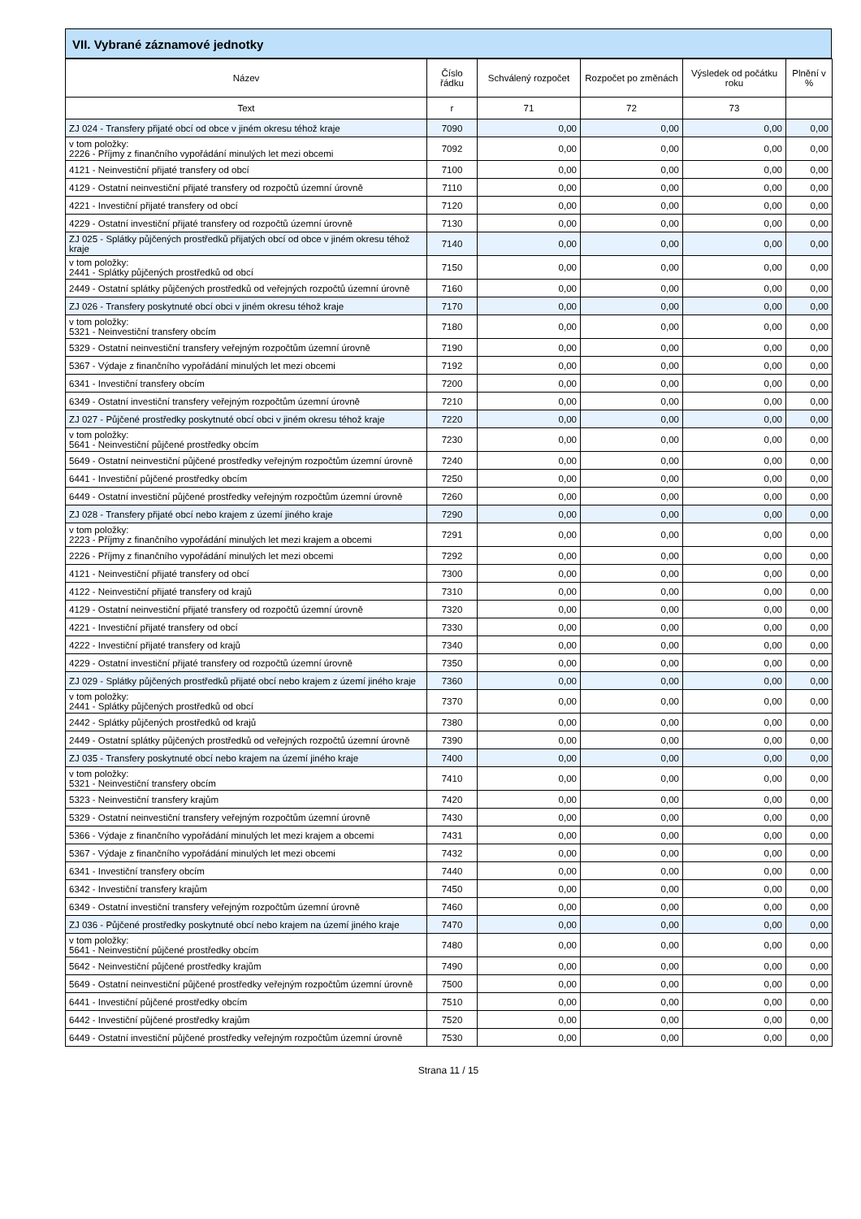VII. Vybrané záznamové jednotky
| Název | Číslo řádku | Schválený rozpočet | Rozpočet po změnách | Výsledek od počátku roku | Plnění v % |
| --- | --- | --- | --- | --- | --- |
| Text | r | 71 | 72 | 73 | |
| ZJ 024 - Transfery přijaté obcí od obce v jiném okresu téhož kraje | 7090 | 0,00 | 0,00 | 0,00 | 0,00 |
| v tom položky: 2226 - Příjmy z finančního vypořádání minulých let mezi obcemi | 7092 | 0,00 | 0,00 | 0,00 | 0,00 |
| 4121 - Neinvestiční přijaté transfery od obcí | 7100 | 0,00 | 0,00 | 0,00 | 0,00 |
| 4129 - Ostatní neinvestiční přijaté transfery od rozpočtů územní úrovně | 7110 | 0,00 | 0,00 | 0,00 | 0,00 |
| 4221 - Investiční přijaté transfery od obcí | 7120 | 0,00 | 0,00 | 0,00 | 0,00 |
| 4229 - Ostatní investiční přijaté transfery od rozpočtů územní úrovně | 7130 | 0,00 | 0,00 | 0,00 | 0,00 |
| ZJ 025 - Splátky půjčených prostředků přijatých obcí od obce v jiném okresu téhož kraje | 7140 | 0,00 | 0,00 | 0,00 | 0,00 |
| v tom položky: 2441 - Splátky půjčených prostředků od obcí | 7150 | 0,00 | 0,00 | 0,00 | 0,00 |
| 2449 - Ostatní splátky půjčených prostředků od veřejných rozpočtů územní úrovně | 7160 | 0,00 | 0,00 | 0,00 | 0,00 |
| ZJ 026 - Transfery poskytnuté obcí obci v jiném okresu téhož kraje | 7170 | 0,00 | 0,00 | 0,00 | 0,00 |
| v tom položky: 5321 - Neinvestiční transfery obcím | 7180 | 0,00 | 0,00 | 0,00 | 0,00 |
| 5329 - Ostatní neinvestiční transfery veřejným rozpočtům územní úrovně | 7190 | 0,00 | 0,00 | 0,00 | 0,00 |
| 5367 - Výdaje z finančního vypořádání minulých let mezi obcemi | 7192 | 0,00 | 0,00 | 0,00 | 0,00 |
| 6341 - Investiční transfery obcím | 7200 | 0,00 | 0,00 | 0,00 | 0,00 |
| 6349 - Ostatní investiční transfery veřejným rozpočtům územní úrovně | 7210 | 0,00 | 0,00 | 0,00 | 0,00 |
| ZJ 027 - Půjčené prostředky poskytnuté obcí obci v jiném okresu téhož kraje | 7220 | 0,00 | 0,00 | 0,00 | 0,00 |
| v tom položky: 5641 - Neinvestiční půjčené prostředky obcím | 7230 | 0,00 | 0,00 | 0,00 | 0,00 |
| 5649 - Ostatní neinvestiční půjčené prostředky veřejným rozpočtům územní úrovně | 7240 | 0,00 | 0,00 | 0,00 | 0,00 |
| 6441 - Investiční půjčené prostředky obcím | 7250 | 0,00 | 0,00 | 0,00 | 0,00 |
| 6449 - Ostatní investiční půjčené prostředky veřejným rozpočtům územní úrovně | 7260 | 0,00 | 0,00 | 0,00 | 0,00 |
| ZJ 028 - Transfery přijaté obcí nebo krajem z území jiného kraje | 7290 | 0,00 | 0,00 | 0,00 | 0,00 |
| v tom položky: 2223 - Příjmy z finančního vypořádání minulých let mezi krajem a obcemi | 7291 | 0,00 | 0,00 | 0,00 | 0,00 |
| 2226 - Příjmy z finančního vypořádání minulých let mezi obcemi | 7292 | 0,00 | 0,00 | 0,00 | 0,00 |
| 4121 - Neinvestiční přijaté transfery od obcí | 7300 | 0,00 | 0,00 | 0,00 | 0,00 |
| 4122 - Neinvestiční přijaté transfery od krajů | 7310 | 0,00 | 0,00 | 0,00 | 0,00 |
| 4129 - Ostatní neinvestiční přijaté transfery od rozpočtů územní úrovně | 7320 | 0,00 | 0,00 | 0,00 | 0,00 |
| 4221 - Investiční přijaté transfery od obcí | 7330 | 0,00 | 0,00 | 0,00 | 0,00 |
| 4222 - Investiční přijaté transfery od krajů | 7340 | 0,00 | 0,00 | 0,00 | 0,00 |
| 4229 - Ostatní investiční přijaté transfery od rozpočtů územní úrovně | 7350 | 0,00 | 0,00 | 0,00 | 0,00 |
| ZJ 029 - Splátky půjčených prostředků přijaté obcí nebo krajem z území jiného kraje | 7360 | 0,00 | 0,00 | 0,00 | 0,00 |
| v tom položky: 2441 - Splátky půjčených prostředků od obcí | 7370 | 0,00 | 0,00 | 0,00 | 0,00 |
| 2442 - Splátky půjčených prostředků od krajů | 7380 | 0,00 | 0,00 | 0,00 | 0,00 |
| 2449 - Ostatní splátky půjčených prostředků od veřejných rozpočtů územní úrovně | 7390 | 0,00 | 0,00 | 0,00 | 0,00 |
| ZJ 035 - Transfery poskytnuté obcí nebo krajem na území jiného kraje | 7400 | 0,00 | 0,00 | 0,00 | 0,00 |
| v tom položky: 5321 - Neinvestiční transfery obcím | 7410 | 0,00 | 0,00 | 0,00 | 0,00 |
| 5323 - Neinvestiční transfery krajům | 7420 | 0,00 | 0,00 | 0,00 | 0,00 |
| 5329 - Ostatní neinvestiční transfery veřejným rozpočtům územní úrovně | 7430 | 0,00 | 0,00 | 0,00 | 0,00 |
| 5366 - Výdaje z finančního vypořádání minulých let mezi krajem a obcemi | 7431 | 0,00 | 0,00 | 0,00 | 0,00 |
| 5367 - Výdaje z finančního vypořádání minulých let mezi obcemi | 7432 | 0,00 | 0,00 | 0,00 | 0,00 |
| 6341 - Investiční transfery obcím | 7440 | 0,00 | 0,00 | 0,00 | 0,00 |
| 6342 - Investiční transfery krajům | 7450 | 0,00 | 0,00 | 0,00 | 0,00 |
| 6349 - Ostatní investiční transfery veřejným rozpočtům územní úrovně | 7460 | 0,00 | 0,00 | 0,00 | 0,00 |
| ZJ 036 - Půjčené prostředky poskytnuté obcí nebo krajem na území jiného kraje | 7470 | 0,00 | 0,00 | 0,00 | 0,00 |
| v tom položky: 5641 - Neinvestiční půjčené prostředky obcím | 7480 | 0,00 | 0,00 | 0,00 | 0,00 |
| 5642 - Neinvestiční půjčené prostředky krajům | 7490 | 0,00 | 0,00 | 0,00 | 0,00 |
| 5649 - Ostatní neinvestiční půjčené prostředky veřejným rozpočtům územní úrovně | 7500 | 0,00 | 0,00 | 0,00 | 0,00 |
| 6441 - Investiční půjčené prostředky obcím | 7510 | 0,00 | 0,00 | 0,00 | 0,00 |
| 6442 - Investiční půjčené prostředky krajům | 7520 | 0,00 | 0,00 | 0,00 | 0,00 |
| 6449 - Ostatní investiční půjčené prostředky veřejným rozpočtům územní úrovně | 7530 | 0,00 | 0,00 | 0,00 | 0,00 |
Strana 11 / 15